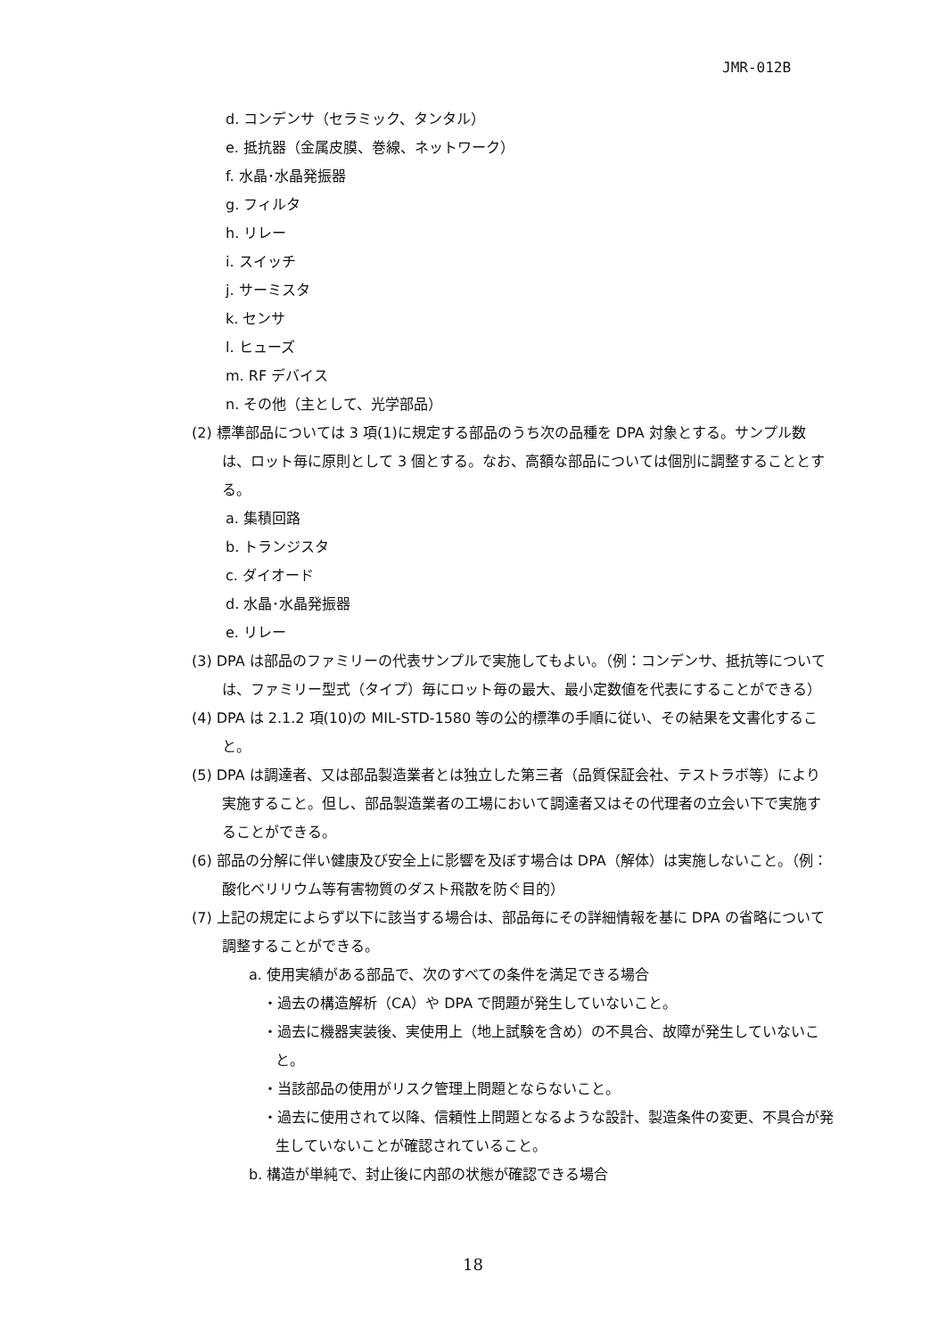JMR-012B
d. コンデンサ（セラミック、タンタル）
e. 抵抗器（金属皮膜、巻線、ネットワーク）
f. 水晶･水晶発振器
g. フィルタ
h. リレー
i. スイッチ
j. サーミスタ
k. センサ
l. ヒューズ
m. RF デバイス
n. その他（主として、光学部品）
(2) 標準部品については 3 項(1)に規定する部品のうち次の品種を DPA 対象とする。サンプル数は、ロット毎に原則として 3 個とする。なお、高額な部品については個別に調整することとする。
a. 集積回路
b. トランジスタ
c. ダイオード
d. 水晶･水晶発振器
e. リレー
(3) DPA は部品のファミリーの代表サンプルで実施してもよい。（例：コンデンサ、抵抗等については、ファミリー型式（タイプ）毎にロット毎の最大、最小定数値を代表にすることができる）
(4) DPA は 2.1.2 項(10)の MIL-STD-1580 等の公的標準の手順に従い、その結果を文書化すること。
(5) DPA は調達者、又は部品製造業者とは独立した第三者（品質保証会社、テストラボ等）により実施すること。但し、部品製造業者の工場において調達者又はその代理者の立会い下で実施することができる。
(6) 部品の分解に伴い健康及び安全上に影響を及ぼす場合は DPA（解体）は実施しないこと。（例：酸化ベリリウム等有害物質のダスト飛散を防ぐ目的）
(7) 上記の規定によらず以下に該当する場合は、部品毎にその詳細情報を基に DPA の省略について調整することができる。
a. 使用実績がある部品で、次のすべての条件を満足できる場合
・過去の構造解析（CA）や DPA で問題が発生していないこと。
・過去に機器実装後、実使用上（地上試験を含め）の不具合、故障が発生していないこと。
・当該部品の使用がリスク管理上問題とならないこと。
・過去に使用されて以降、信頼性上問題となるような設計、製造条件の変更、不具合が発生していないことが確認されていること。
b. 構造が単純で、封止後に内部の状態が確認できる場合
18